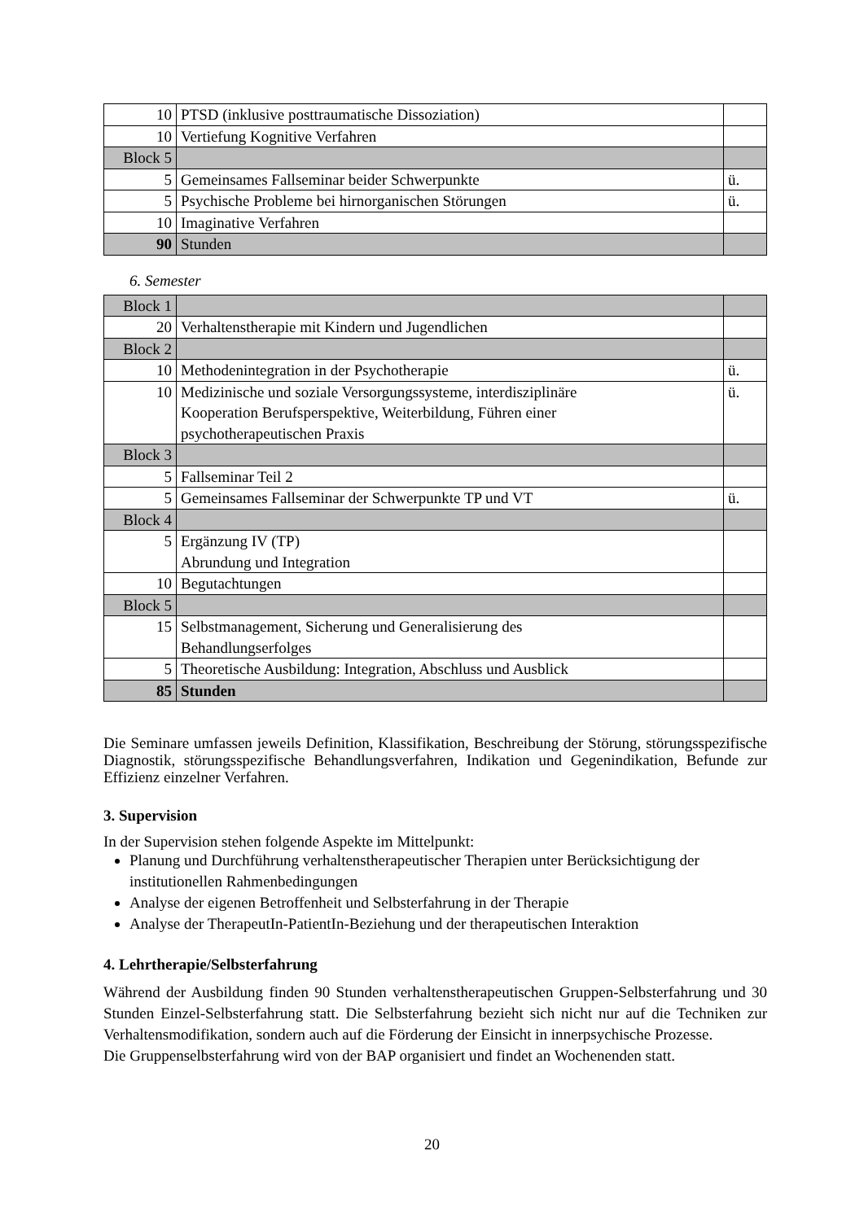| 10 | PTSD (inklusive posttraumatische Dissoziation) | |
| 10 | Vertiefung Kognitive Verfahren | |
| Block 5 | | |
| 5 | Gemeinsames Fallseminar beider Schwerpunkte | ü. |
| 5 | Psychische Probleme bei hirnorganischen Störungen | ü. |
| 10 | Imaginative Verfahren | |
| 90 | Stunden | |
6. Semester
| Block 1 | | |
| 20 | Verhaltenstherapie mit Kindern und Jugendlichen | |
| Block 2 | | |
| 10 | Methodenintegration in der Psychotherapie | ü. |
| 10 | Medizinische und soziale Versorgungssysteme, interdisziplinäre Kooperation Berufsperspektive, Weiterbildung, Führen einer psychotherapeutischen Praxis | ü. |
| Block 3 | | |
| 5 | Fallseminar Teil 2 | |
| 5 | Gemeinsames Fallseminar der Schwerpunkte TP und VT | ü. |
| Block 4 | | |
| 5 | Ergänzung IV (TP) Abrundung und Integration | |
| 10 | Begutachtungen | |
| Block 5 | | |
| 15 | Selbstmanagement, Sicherung und Generalisierung des Behandlungserfolges | |
| 5 | Theoretische Ausbildung: Integration, Abschluss und Ausblick | |
| 85 | Stunden | |
Die Seminare umfassen jeweils Definition, Klassifikation, Beschreibung der Störung, störungsspezifische Diagnostik, störungsspezifische Behandlungsverfahren, Indikation und Gegenindikation, Befunde zur Effizienz einzelner Verfahren.
3. Supervision
In der Supervision stehen folgende Aspekte im Mittelpunkt:
Planung und Durchführung verhaltenstherapeutischer Therapien unter Berücksichtigung der institutionellen Rahmenbedingungen
Analyse der eigenen Betroffenheit und Selbsterfahrung in der Therapie
Analyse der TherapeutIn-PatientIn-Beziehung und der therapeutischen Interaktion
4. Lehrtherapie/Selbsterfahrung
Während der Ausbildung finden 90 Stunden verhaltenstherapeutischen Gruppen-Selbsterfahrung und 30 Stunden Einzel-Selbsterfahrung statt. Die Selbsterfahrung bezieht sich nicht nur auf die Techniken zur Verhaltensmodifikation, sondern auch auf die Förderung der Einsicht in innerpsychische Prozesse.
Die Gruppenselbsterfahrung wird von der BAP organisiert und findet an Wochenenden statt.
20